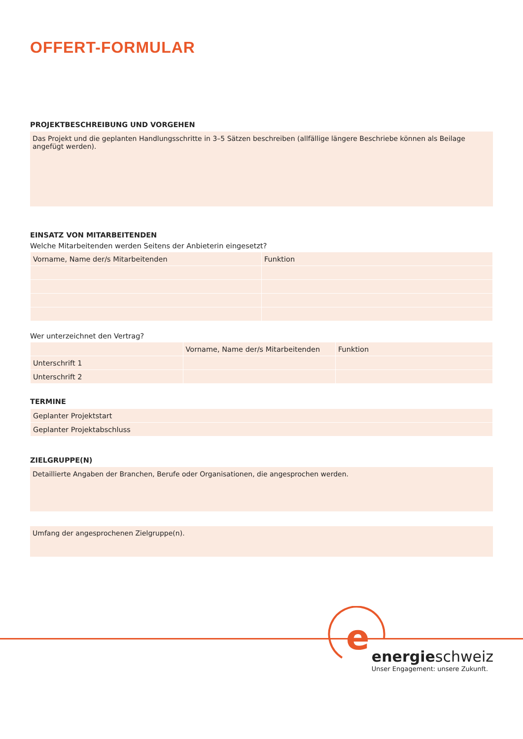OFFERT-FORMULAR
PROJEKTBESCHREIBUNG UND VORGEHEN
Das Projekt und die geplanten Handlungsschritte in 3–5 Sätzen beschreiben (allfällige längere Beschriebe können als Beilage angefügt werden).
EINSATZ VON MITARBEITENDEN
Welche Mitarbeitenden werden Seitens der Anbieterin eingesetzt?
| Vorname, Name der/s Mitarbeitenden | Funktion |
Wer unterzeichnet den Vertrag?
| | Vorname, Name der/s Mitarbeitenden | Funktion |
| Unterschrift 1 | | |
| Unterschrift 2 | | |
TERMINE
| Geplanter Projektstart |
| Geplanter Projektabschluss |
ZIELGRUPPE(N)
Detaillierte Angaben der Branchen, Berufe oder Organisationen, die angesprochen werden.
Umfang der angesprochenen Zielgruppe(n).
e
energieschweiz
Unser Engagement: unsere Zukunft.